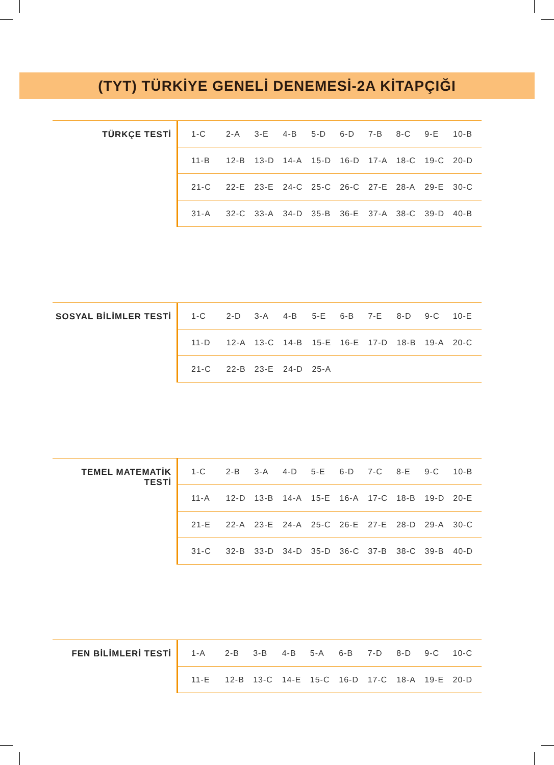(TYT) TÜRKİYE GENELİ DENEMESİ-2A KİTAPÇIĞI
| TÜRKÇE TESTİ | 1-C | 2-A | 3-E | 4-B | 5-D | 6-D | 7-B | 8-C | 9-E | 10-B |
| | 11-B | 12-B | 13-D | 14-A | 15-D | 16-D | 17-A | 18-C | 19-C | 20-D |
| | 21-C | 22-E | 23-E | 24-C | 25-C | 26-C | 27-E | 28-A | 29-E | 30-C |
| | 31-A | 32-C | 33-A | 34-D | 35-B | 36-E | 37-A | 38-C | 39-D | 40-B |
| SOSYAL BİLİMLER TESTİ | 1-C | 2-D | 3-A | 4-B | 5-E | 6-B | 7-E | 8-D | 9-C | 10-E |
| | 11-D | 12-A | 13-C | 14-B | 15-E | 16-E | 17-D | 18-B | 19-A | 20-C |
| | 21-C | 22-B | 23-E | 24-D | 25-A | | | | | |
| TEMEL MATEMATİK TESTİ | 1-C | 2-B | 3-A | 4-D | 5-E | 6-D | 7-C | 8-E | 9-C | 10-B |
| | 11-A | 12-D | 13-B | 14-A | 15-E | 16-A | 17-C | 18-B | 19-D | 20-E |
| | 21-E | 22-A | 23-E | 24-A | 25-C | 26-E | 27-E | 28-D | 29-A | 30-C |
| | 31-C | 32-B | 33-D | 34-D | 35-D | 36-C | 37-B | 38-C | 39-B | 40-D |
| FEN BİLİMLERİ TESTİ | 1-A | 2-B | 3-B | 4-B | 5-A | 6-B | 7-D | 8-D | 9-C | 10-C |
| | 11-E | 12-B | 13-C | 14-E | 15-C | 16-D | 17-C | 18-A | 19-E | 20-D |